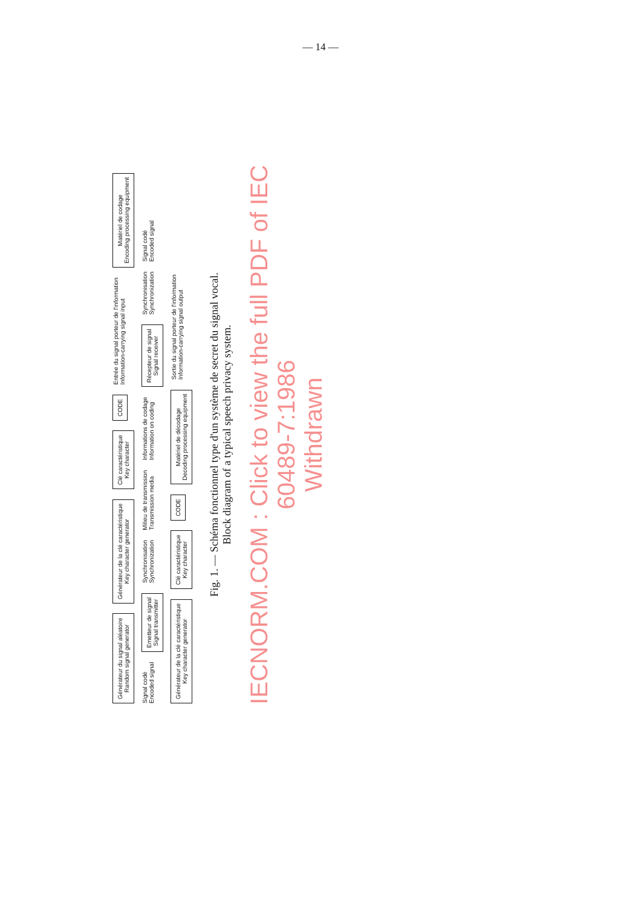— 14 —
Générateur du signal aléatoire
Random signal generator Générateur de la clé caractéristique
Key character generator Clé caractéristique
Key character CODE Entrée du signal porteur de l'information
Information-carrying signal input Matériel de codage
Encoding processing equipment Signal codé
Encoded signal Emetteur de signal
Signal transmitter Synchronisation
Synchronization Milieu de transmission
Transmission media Informations de codage
Information on coding Récepteur de signal
Signal receiver Synchronisation
Synchronization Signal codé
Encoded signal Générateur de la clé caractéristique
Key character generator Clé caractéristique
Key character CODE Matériel de décodage
Decoding processing equipment Sortie du signal porteur de l'information
Information-carrying signal output
Fig. 1. — Schéma fonctionnel type d'un système de secret du signal vocal.
Block diagram of a typical speech privacy system.
IECNORM.COM : Click to view the full PDF of IEC 60489-7:1986
Withdrawn